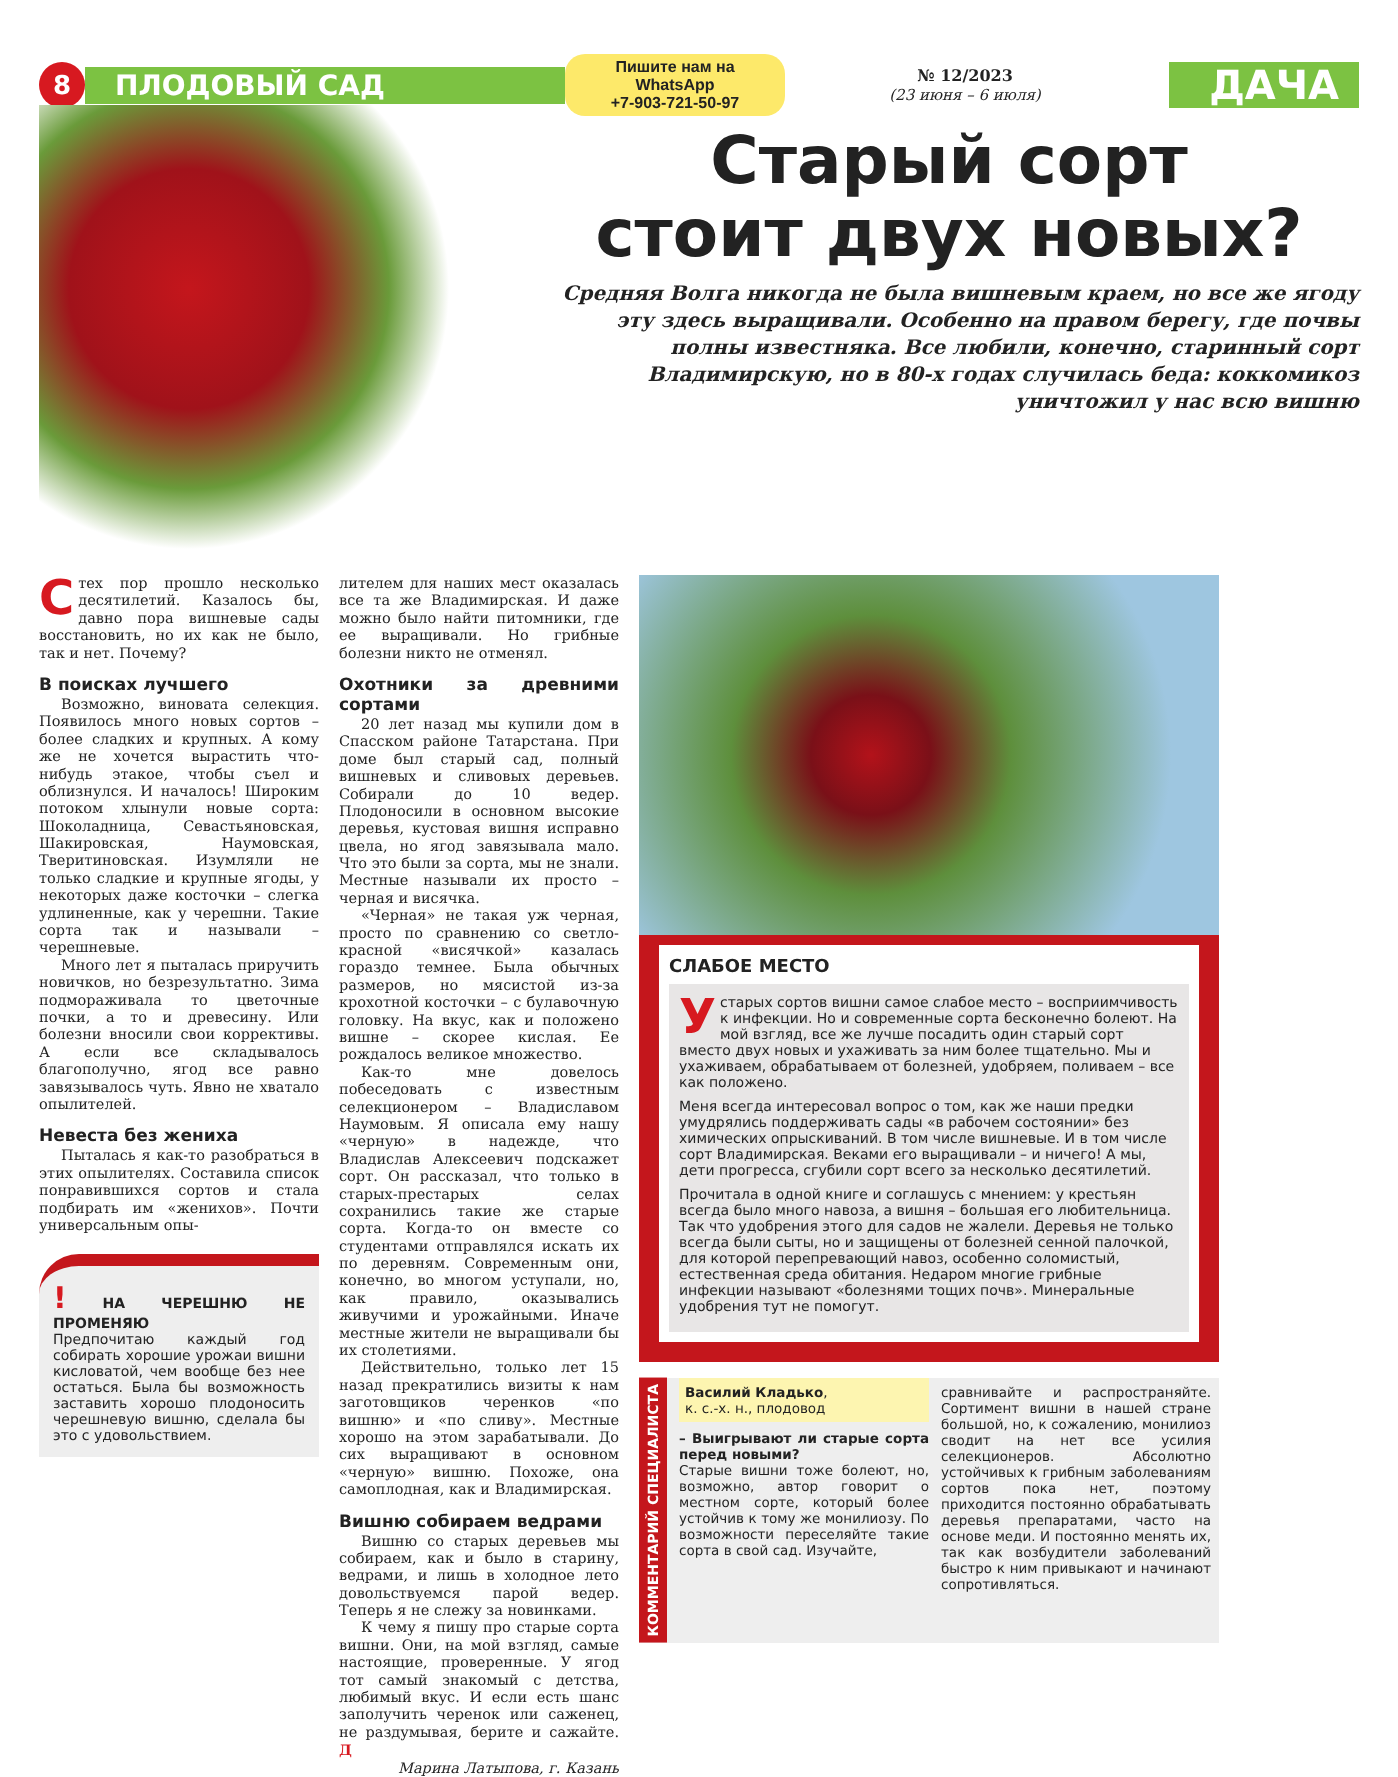8
ПЛОДОВЫЙ САД
Пишите нам на WhatsApp
+7-903-721-50-97
№ 12/2023
(23 июня – 6 июля)
ДАЧА
Старый сорт
стоит двух новых?
Средняя Волга никогда не была вишневым краем, но все же ягоду эту здесь выращивали. Особенно на правом берегу, где почвы полны известняка. Все любили, конечно, старинный сорт Владимирскую, но в 80-х годах случилась беда: коккомикоз уничтожил у нас всю вишню
С тех пор прошло несколько десятилетий. Казалось бы, давно пора вишневые сады восстановить, но их как не было, так и нет. Почему?
В поисках лучшего
Возможно, виновата селекция. Появилось много новых сортов – более сладких и крупных. А кому же не хочется вырастить что-нибудь этакое, чтобы съел и облизнулся. И началось! Широким потоком хлынули новые сорта: Шоколадница, Севастьяновская, Шакировская, Наумовская, Тверитиновская. Изумляли не только сладкие и крупные ягоды, у некоторых даже косточки – слегка удлиненные, как у черешни. Такие сорта так и называли – черешневые.
Много лет я пыталась приручить новичков, но безрезультатно. Зима подмораживала то цветочные почки, а то и древесину. Или болезни вносили свои коррективы. А если все складывалось благополучно, ягод все равно завязывалось чуть. Явно не хватало опылителей.
Невеста без жениха
Пыталась я как-то разобраться в этих опылителях. Составила список понравившихся сортов и стала подбирать им «женихов». Почти универсальным опы-
! НА ЧЕРЕШНЮ НЕ ПРОМЕНЯЮ
Предпочитаю каждый год собирать хорошие урожаи вишни кисловатой, чем вообще без нее остаться. Была бы возможность заставить хорошо плодоносить черешневую вишню, сделала бы это с удовольствием.
лителем для наших мест оказалась все та же Владимирская. И даже можно было найти питомники, где ее выращивали. Но грибные болезни никто не отменял.
Охотники за древними сортами
20 лет назад мы купили дом в Спасском районе Татарстана. При доме был старый сад, полный вишневых и сливовых деревьев. Собирали до 10 ведер. Плодоносили в основном высокие деревья, кустовая вишня исправно цвела, но ягод завязывала мало. Что это были за сорта, мы не знали. Местные называли их просто – черная и висячка.
«Черная» не такая уж черная, просто по сравнению со светло-красной «висячкой» казалась гораздо темнее. Была обычных размеров, но мясистой из-за крохотной косточки – с булавочную головку. На вкус, как и положено вишне – скорее кислая. Ее рождалось великое множество.
Как-то мне довелось побеседовать с известным селекционером – Владиславом Наумовым. Я описала ему нашу «черную» в надежде, что Владислав Алексеевич подскажет сорт. Он рассказал, что только в старых-престарых селах сохранились такие же старые сорта. Когда-то он вместе со студентами отправлялся искать их по деревням. Современным они, конечно, во многом уступали, но, как правило, оказывались живучими и урожайными. Иначе местные жители не выращивали бы их столетиями.
Действительно, только лет 15 назад прекратились визиты к нам заготовщиков черенков «по вишню» и «по сливу». Местные хорошо на этом зарабатывали. До сих выращивают в основном «черную» вишню. Похоже, она самоплодная, как и Владимирская.
Вишню собираем ведрами
Вишню со старых деревьев мы собираем, как и было в старину, ведрами, и лишь в холодное лето довольствуемся парой ведер. Теперь я не слежу за новинками.
К чему я пишу про старые сорта вишни. Они, на мой взгляд, самые настоящие, проверенные. У ягод тот самый знакомый с детства, любимый вкус. И если есть шанс заполучить черенок или саженец, не раздумывая, берите и сажайте. Д
Марина Латыпова, г. Казань
СЛАБОЕ МЕСТО
У старых сортов вишни самое слабое место – восприимчивость к инфекции. Но и современные сорта бесконечно болеют. На мой взгляд, все же лучше посадить один старый сорт вместо двух новых и ухаживать за ним более тщательно. Мы и ухаживаем, обрабатываем от болезней, удобряем, поливаем – все как положено.
Меня всегда интересовал вопрос о том, как же наши предки умудрялись поддерживать сады «в рабочем состоянии» без химических опрыскиваний. В том числе вишневые. И в том числе сорт Владимирская. Веками его выращивали – и ничего! А мы, дети прогресса, сгубили сорт всего за несколько десятилетий.
Прочитала в одной книге и соглашусь с мнением: у крестьян всегда было много навоза, а вишня – большая его любительница. Так что удобрения этого для садов не жалели. Деревья не только всегда были сыты, но и защищены от болезней сенной палочкой, для которой перепревающий навоз, особенно соломистый, естественная среда обитания. Недаром многие грибные инфекции называют «болезнями тощих почв». Минеральные удобрения тут не помогут.
КОММЕНТАРИЙ СПЕЦИАЛИСТА
Василий Кладько,
к. с.-х. н., плодовод
– Выигрывают ли старые сорта перед новыми?
Старые вишни тоже болеют, но, возможно, автор говорит о местном сорте, который более устойчив к тому же монилиозу. По возможности переселяйте такие сорта в свой сад. Изучайте,
сравнивайте и распространяйте. Сортимент вишни в нашей стране большой, но, к сожалению, монилиоз сводит на нет все усилия селекционеров. Абсолютно устойчивых к грибным заболеваниям сортов пока нет, поэтому приходится постоянно обрабатывать деревья препаратами, часто на основе меди. И постоянно менять их, так как возбудители заболеваний быстро к ним привыкают и начинают сопротивляться.